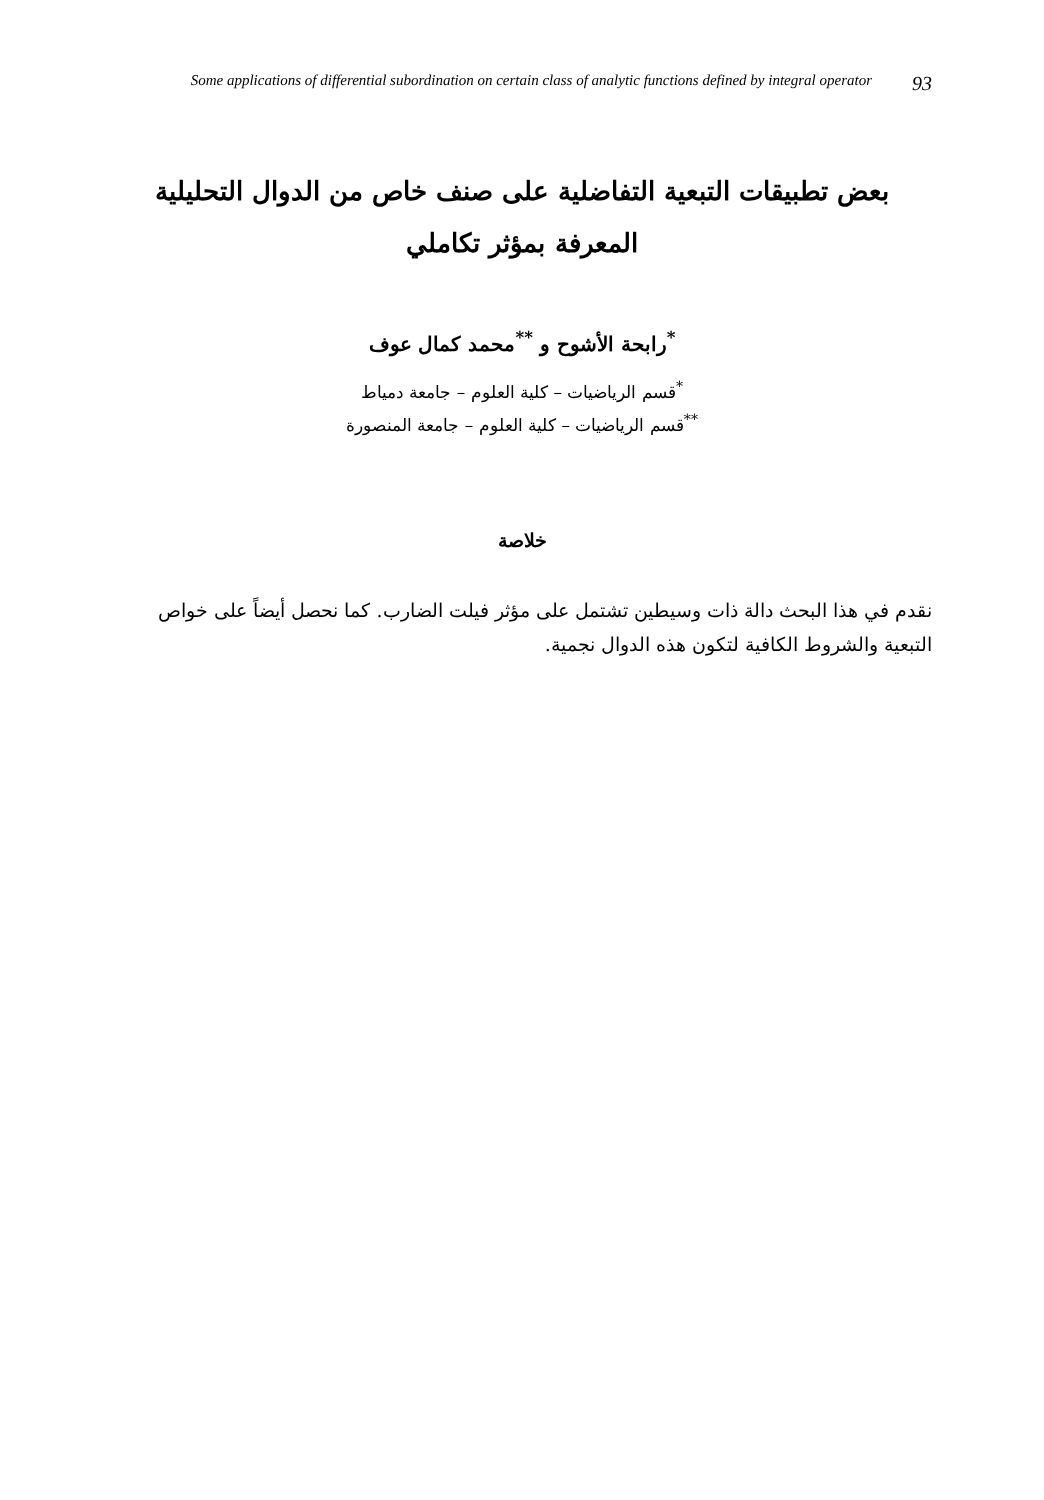Some applications of differential subordination on certain class of analytic functions defined by integral operator 93
بعض تطبيقات التبعية التفاضلية على صنف خاص من الدوال التحليلية
المعرفة بمؤثر تكاملي
<sup>*</sup> رابحة الأشوح و <sup>**</sup>محمد كمال عوف
<sup>*</sup> قسم الرياضيات – كلية العلوم – جامعة دمياط
<sup>**</sup> قسم الرياضيات – كلية العلوم – جامعة المنصورة
خلاصة
نقدم في هذا البحث دالة ذات وسيطين تشتمل على مؤثر فيلت الضارب. كما نحصل أيضاً على خواص التبعية والشروط الكافية لتكون هذه الدوال نجمية.